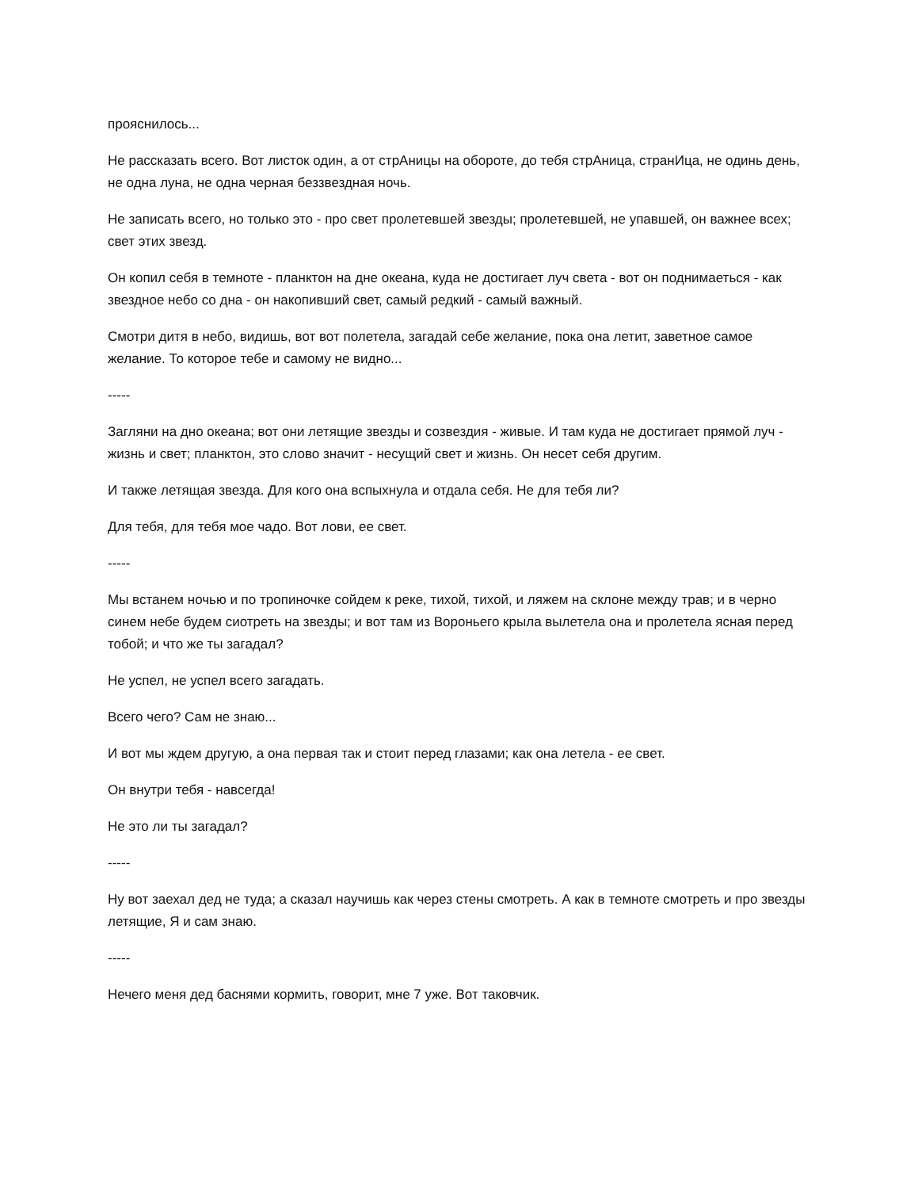прояснилось...
Не рассказать всего. Вот листок один, а от стрАницы на обороте, до тебя стрАница, странИца, не одинь день, не одна луна, не одна черная беззвездная ночь.
Не записать всего, но только это - про свет пролетевшей звезды; пролетевшей, не упавшей, он важнее всех; свет этих звезд.
Он копил себя в темноте - планктон на дне океана, куда не достигает луч света - вот он поднимаеться - как звездное небо со дна - он накопивший свет, самый редкий - самый важный.
Смотри дитя в небо, видишь, вот вот полетела, загадай себе желание, пока она летит, заветное самое желание. То которое тебе и самому не видно...
-----
Загляни на дно океана; вот они летящие звезды и созвездия - живые. И там куда не достигает прямой луч - жизнь и свет; планктон, это слово значит - несущий свет и жизнь. Он несет себя другим.
И также летящая звезда. Для кого она вспыхнула и отдала себя. Не для тебя ли?
Для тебя, для тебя мое чадо. Вот лови, ее свет.
-----
Мы встанем ночью и по тропиночке сойдем к реке, тихой, тихой, и ляжем на склоне между трав; и в черно синем небе будем сиотреть на звезды; и вот там из Вороньего крыла вылетела она и пролетела ясная перед тобой; и что же ты загадал?
Не успел, не успел всего загадать.
Всего чего? Сам не знаю...
И вот мы ждем другую, а она первая так и стоит перед глазами; как она летела - ее свет.
Он внутри тебя - навсегда!
Не это ли ты загадал?
-----
Ну вот заехал дед не туда; а сказал научишь как через стены смотреть. А как в темноте смотреть и про звезды летящие, Я и сам знаю.
-----
Нечего меня дед баснями кормить, говорит, мне 7 уже. Вот таковчик.